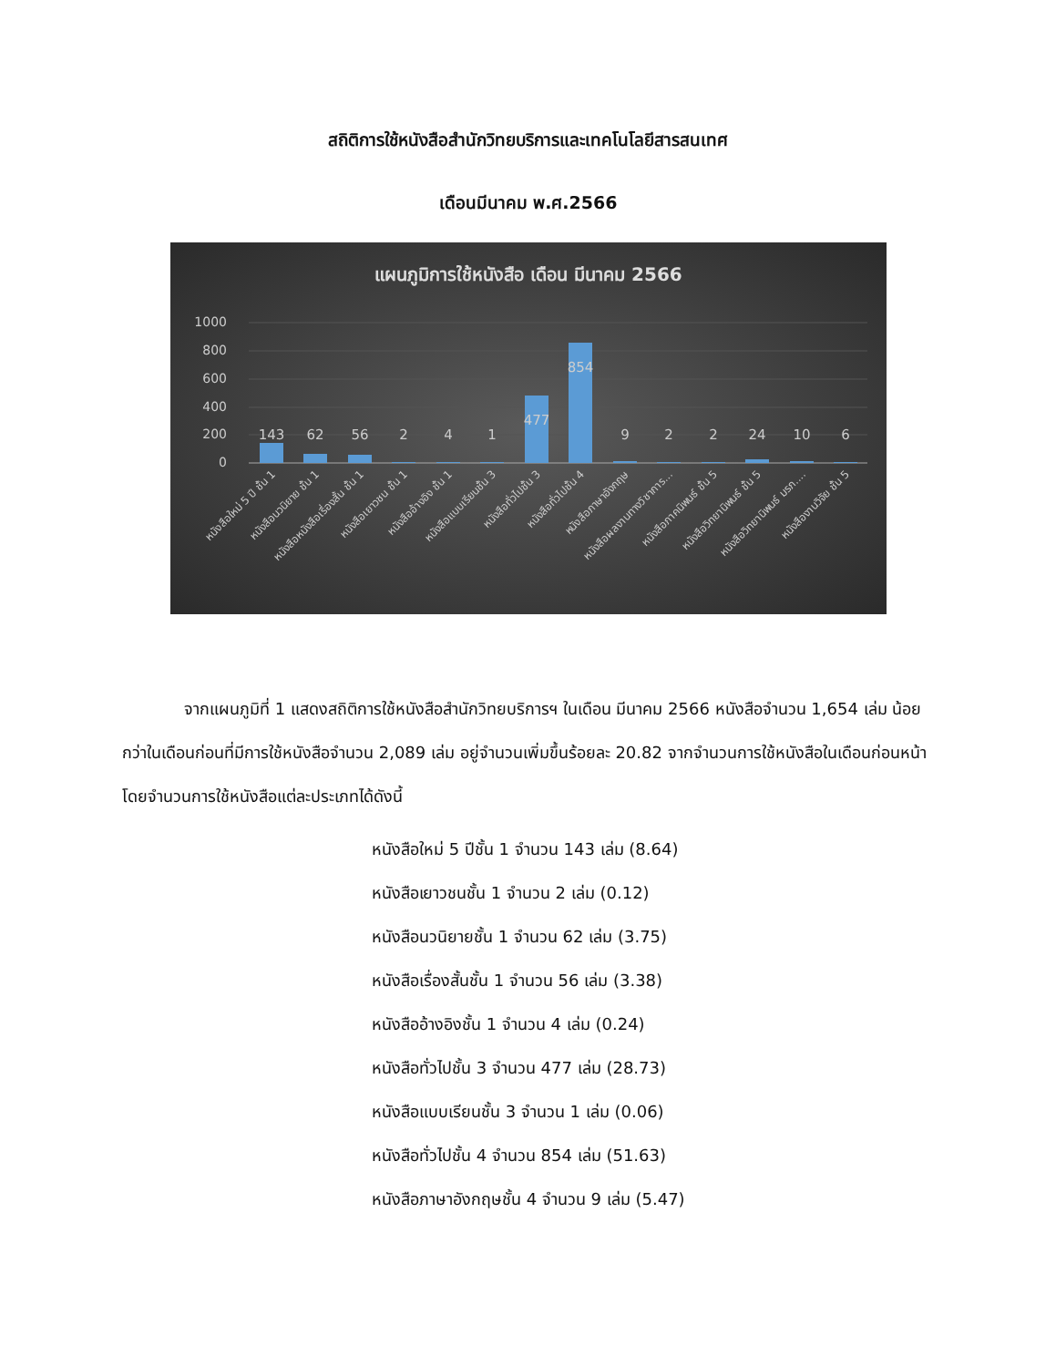สถิติการใช้หนังสือสำนักวิทยบริการและเทคโนโลยีสารสนเทศ
เดือนมีนาคม พ.ศ.2566
แผนภูมิการใช้หนังสือ เดือน มีนาคม 2566
1000
800
600
400
200
0
143
62
56
2
4
1
477
854
9
2
2
24
10
6
หนังสือใหม่ 5 ปี ชั้น 1
หนังสือนวนิยาย ชั้น 1
หนังสือหนังสือเรื่องสั้น ชั้น 1
หนังสือเยาวชน ชั้น 1
หนังสืออ้างอิง ชั้น 1
หนังสือแบบเรียนชั้น 3
หนังสือทั่วไปชั้น 3
หนังสือทั่วไปชั้น 4
หนังสือภาษาอังกฤษ
หนังสือผลงานทางวิชาการ...
หนังสือภาคนิพนธ์ ชั้น 5
หนังสือวิทยานิพนธ์ ชั้น 5
หนังสือวิทยานิพนธ์ มรภ....
หนังสืองานวิจัย ชั้น 5
จากแผนภูมิที่ 1 แสดงสถิติการใช้หนังสือสำนักวิทยบริการฯ ในเดือน มีนาคม 2566 หนังสือจำนวน 1,654 เล่ม น้อยกว่าในเดือนก่อนที่มีการใช้หนังสือจำนวน 2,089 เล่ม อยู่จำนวนเพิ่มขึ้นร้อยละ 20.82 จากจำนวนการใช้หนังสือในเดือนก่อนหน้า โดยจำนวนการใช้หนังสือแต่ละประเภทได้ดังนี้
หนังสือใหม่ 5 ปีชั้น 1 จำนวน 143 เล่ม (8.64)
หนังสือเยาวชนชั้น 1 จำนวน 2 เล่ม (0.12)
หนังสือนวนิยายชั้น 1 จำนวน 62 เล่ม (3.75)
หนังสือเรื่องสั้นชั้น 1 จำนวน 56 เล่ม (3.38)
หนังสืออ้างอิงชั้น 1 จำนวน 4 เล่ม (0.24)
หนังสือทั่วไปชั้น 3 จำนวน 477 เล่ม (28.73)
หนังสือแบบเรียนชั้น 3 จำนวน 1 เล่ม (0.06)
หนังสือทั่วไปชั้น 4 จำนวน 854 เล่ม (51.63)
หนังสือภาษาอังกฤษชั้น 4 จำนวน 9 เล่ม (5.47)